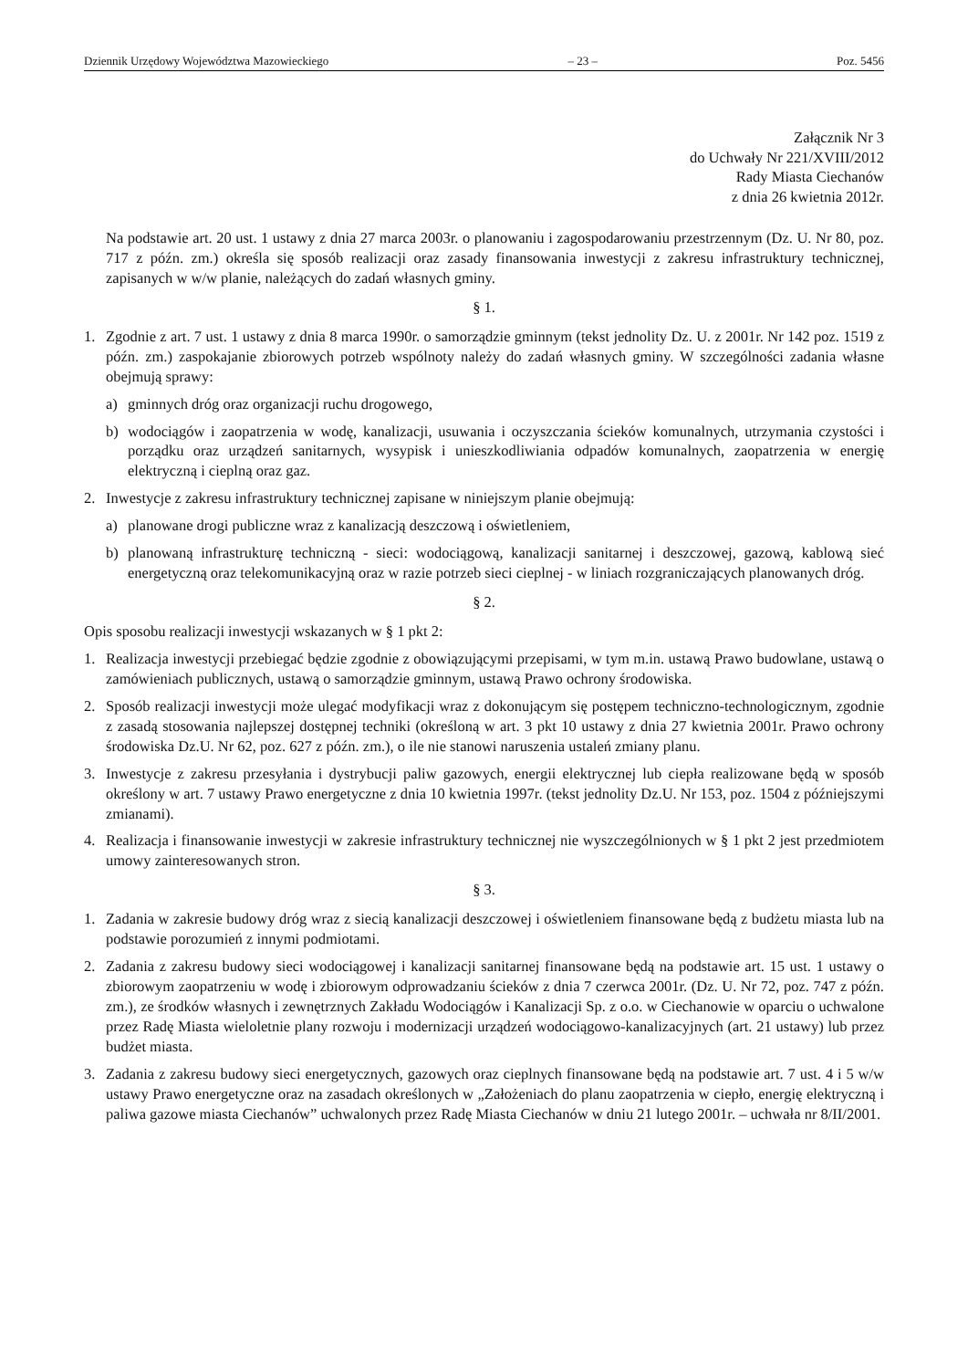Dziennik Urzędowy Województwa Mazowieckiego – 23 – Poz. 5456
Załącznik Nr 3
do Uchwały Nr 221/XVIII/2012
Rady Miasta Ciechanów
z dnia 26 kwietnia 2012r.
Na podstawie art. 20 ust. 1 ustawy z dnia 27 marca 2003r. o planowaniu i zagospodarowaniu przestrzennym (Dz. U. Nr 80, poz. 717 z późn. zm.) określa się sposób realizacji oraz zasady finansowania inwestycji z zakresu infrastruktury technicznej, zapisanych w w/w planie, należących do zadań własnych gminy.
§ 1.
1. Zgodnie z art. 7 ust. 1 ustawy z dnia 8 marca 1990r. o samorządzie gminnym (tekst jednolity Dz. U. z 2001r. Nr 142 poz. 1519 z późn. zm.) zaspokajanie zbiorowych potrzeb wspólnoty należy do zadań własnych gminy. W szczególności zadania własne obejmują sprawy:
a) gminnych dróg oraz organizacji ruchu drogowego,
b) wodociągów i zaopatrzenia w wodę, kanalizacji, usuwania i oczyszczania ścieków komunalnych, utrzymania czystości i porządku oraz urządzeń sanitarnych, wysypisk i unieszkodliwiania odpadów komunalnych, zaopatrzenia w energię elektryczną i cieplną oraz gaz.
2. Inwestycje z zakresu infrastruktury technicznej zapisane w niniejszym planie obejmują:
a) planowane drogi publiczne wraz z kanalizacją deszczową i oświetleniem,
b) planowaną infrastrukturę techniczną - sieci: wodociągową, kanalizacji sanitarnej i deszczowej, gazową, kablową sieć energetyczną oraz telekomunikacyjną oraz w razie potrzeb sieci cieplnej - w liniach rozgraniczających planowanych dróg.
§ 2.
Opis sposobu realizacji inwestycji wskazanych w § 1 pkt 2:
1. Realizacja inwestycji przebiegać będzie zgodnie z obowiązującymi przepisami, w tym m.in. ustawą Prawo budowlane, ustawą o zamówieniach publicznych, ustawą o samorządzie gminnym, ustawą Prawo ochrony środowiska.
2. Sposób realizacji inwestycji może ulegać modyfikacji wraz z dokonującym się postępem techniczno-technologicznym, zgodnie z zasadą stosowania najlepszej dostępnej techniki (określoną w art. 3 pkt 10 ustawy z dnia 27 kwietnia 2001r. Prawo ochrony środowiska Dz.U. Nr 62, poz. 627 z późn. zm.), o ile nie stanowi naruszenia ustaleń zmiany planu.
3. Inwestycje z zakresu przesyłania i dystrybucji paliw gazowych, energii elektrycznej lub ciepła realizowane będą w sposób określony w art. 7 ustawy Prawo energetyczne z dnia 10 kwietnia 1997r. (tekst jednolity Dz.U. Nr 153, poz. 1504 z późniejszymi zmianami).
4. Realizacja i finansowanie inwestycji w zakresie infrastruktury technicznej nie wyszczególnionych w § 1 pkt 2 jest przedmiotem umowy zainteresowanych stron.
§ 3.
1. Zadania w zakresie budowy dróg wraz z siecią kanalizacji deszczowej i oświetleniem finansowane będą z budżetu miasta lub na podstawie porozumień z innymi podmiotami.
2. Zadania z zakresu budowy sieci wodociągowej i kanalizacji sanitarnej finansowane będą na podstawie art. 15 ust. 1 ustawy o zbiorowym zaopatrzeniu w wodę i zbiorowym odprowadzaniu ścieków z dnia 7 czerwca 2001r. (Dz. U. Nr 72, poz. 747 z późn. zm.), ze środków własnych i zewnętrznych Zakładu Wodociągów i Kanalizacji Sp. z o.o. w Ciechanowie w oparciu o uchwalone przez Radę Miasta wieloletnie plany rozwoju i modernizacji urządzeń wodociągowo-kanalizacyjnych (art. 21 ustawy) lub przez budżet miasta.
3. Zadania z zakresu budowy sieci energetycznych, gazowych oraz cieplnych finansowane będą na podstawie art. 7 ust. 4 i 5 w/w ustawy Prawo energetyczne oraz na zasadach określonych w „Założeniach do planu zaopatrzenia w ciepło, energię elektryczną i paliwa gazowe miasta Ciechanów” uchwalonych przez Radę Miasta Ciechanów w dniu 21 lutego 2001r. – uchwała nr 8/II/2001.